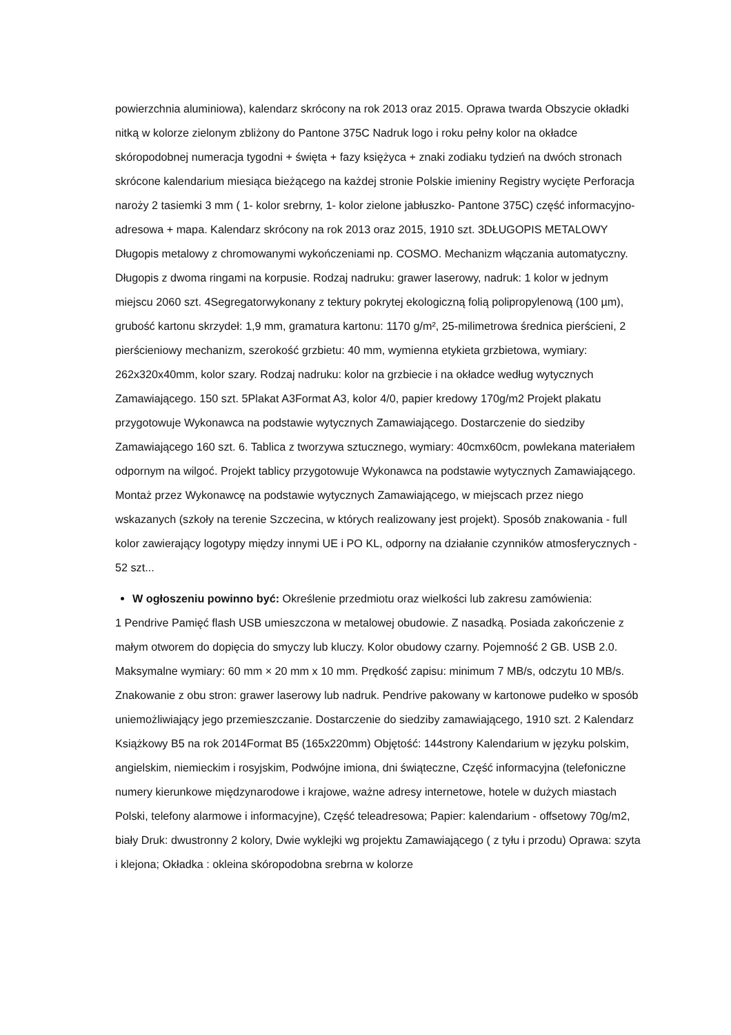powierzchnia aluminiowa), kalendarz skrócony na rok 2013 oraz 2015. Oprawa twarda Obszycie okładki nitką w kolorze zielonym zbliżony do Pantone 375C Nadruk logo i roku pełny kolor na okładce skóropodobnej numeracja tygodni + święta + fazy księżyca + znaki zodiaku tydzień na dwóch stronach skrócone kalendarium miesiąca bieżącego na każdej stronie Polskie imieniny Registry wycięte Perforacja naroży 2 tasiemki 3 mm ( 1- kolor srebrny, 1- kolor zielone jabłuszko- Pantone 375C) część informacyjno-adresowa + mapa. Kalendarz skrócony na rok 2013 oraz 2015, 1910 szt. 3DŁUGOPIS METALOWY Długopis metalowy z chromowanymi wykończeniami np. COSMO. Mechanizm włączania automatyczny. Długopis z dwoma ringami na korpusie. Rodzaj nadruku: grawer laserowy, nadruk: 1 kolor w jednym miejscu 2060 szt. 4Segregatorwykonany z tektury pokrytej ekologiczną folią polipropylenową (100 µm), grubość kartonu skrzydeł: 1,9 mm, gramatura kartonu: 1170 g/m², 25-milimetrowa średnica pierścieni, 2 pierścieniowy mechanizm, szerokość grzbietu: 40 mm, wymienna etykieta grzbietowa, wymiary: 262x320x40mm, kolor szary. Rodzaj nadruku: kolor na grzbiecie i na okładce według wytycznych Zamawiającego. 150 szt. 5Plakat A3Format A3, kolor 4/0, papier kredowy 170g/m2 Projekt plakatu przygotowuje Wykonawca na podstawie wytycznych Zamawiającego. Dostarczenie do siedziby Zamawiającego 160 szt. 6. Tablica z tworzywa sztucznego, wymiary: 40cmx60cm, powlekana materiałem odpornym na wilgoć. Projekt tablicy przygotowuje Wykonawca na podstawie wytycznych Zamawiającego. Montaż przez Wykonawcę na podstawie wytycznych Zamawiającego, w miejscach przez niego wskazanych (szkoły na terenie Szczecina, w których realizowany jest projekt). Sposób znakowania - full kolor zawierający logotypy między innymi UE i PO KL, odporny na działanie czynników atmosferycznych - 52 szt...
W ogłoszeniu powinno być: Określenie przedmiotu oraz wielkości lub zakresu zamówienia:
1 Pendrive Pamięć flash USB umieszczona w metalowej obudowie. Z nasadką. Posiada zakończenie z małym otworem do dopięcia do smyczy lub kluczy. Kolor obudowy czarny. Pojemność 2 GB. USB 2.0. Maksymalne wymiary: 60 mm × 20 mm x 10 mm. Prędkość zapisu: minimum 7 MB/s, odczytu 10 MB/s. Znakowanie z obu stron: grawer laserowy lub nadruk. Pendrive pakowany w kartonowe pudełko w sposób uniemożliwiający jego przemieszczanie. Dostarczenie do siedziby zamawiającego, 1910 szt. 2 Kalendarz Książkowy B5 na rok 2014Format B5 (165x220mm) Objętość: 144strony Kalendarium w języku polskim, angielskim, niemieckim i rosyjskim, Podwójne imiona, dni świąteczne, Część informacyjna (telefoniczne numery kierunkowe międzynarodowe i krajowe, ważne adresy internetowe, hotele w dużych miastach Polski, telefony alarmowe i informacyjne), Część teleadresowa; Papier: kalendarium - offsetowy 70g/m2, biały Druk: dwustronny 2 kolory, Dwie wyklejki wg projektu Zamawiającego ( z tyłu i przodu) Oprawa: szyta i klejona; Okładka : okleina skóropodobna srebrna w kolorze